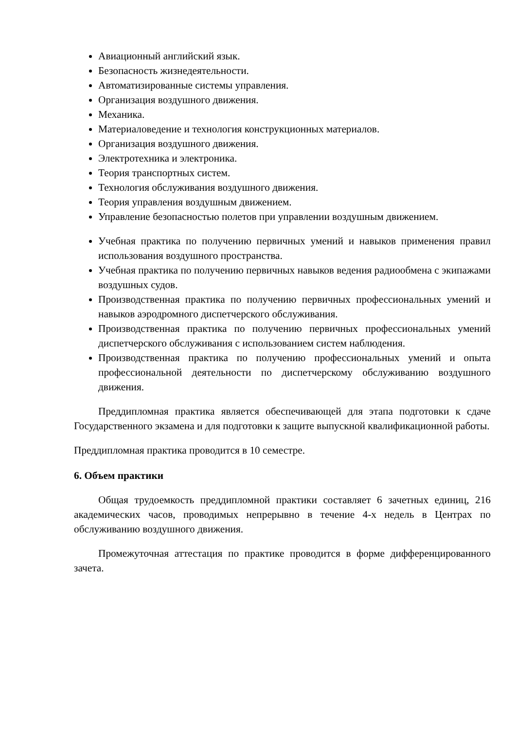Авиационный английский язык.
Безопасность жизнедеятельности.
Автоматизированные системы управления.
Организация воздушного движения.
Механика.
Материаловедение и технология конструкционных материалов.
Организация воздушного движения.
Электротехника и электроника.
Теория транспортных систем.
Технология обслуживания воздушного движения.
Теория управления воздушным движением.
Управление безопасностью полетов при управлении воздушным движением.
Учебная практика по получению первичных умений и навыков применения правил использования воздушного пространства.
Учебная практика по получению первичных навыков ведения радиообмена с экипажами воздушных судов.
Производственная практика по получению первичных профессиональных умений и навыков аэродромного диспетчерского обслуживания.
Производственная практика по получению первичных профессиональных умений диспетчерского обслуживания с использованием систем наблюдения.
Производственная практика по получению профессиональных умений и опыта профессиональной деятельности по диспетчерскому обслуживанию воздушного движения.
Преддипломная практика является обеспечивающей для этапа подготовки к сдаче Государственного экзамена и для подготовки к защите выпускной квалификационной работы.
Преддипломная практика проводится в 10 семестре.
6. Объем практики
Общая трудоемкость преддипломной практики составляет 6 зачетных единиц, 216 академических часов, проводимых непрерывно в течение 4-х недель в Центрах по обслуживанию воздушного движения.
Промежуточная аттестация по практике проводится в форме дифференцированного зачета.